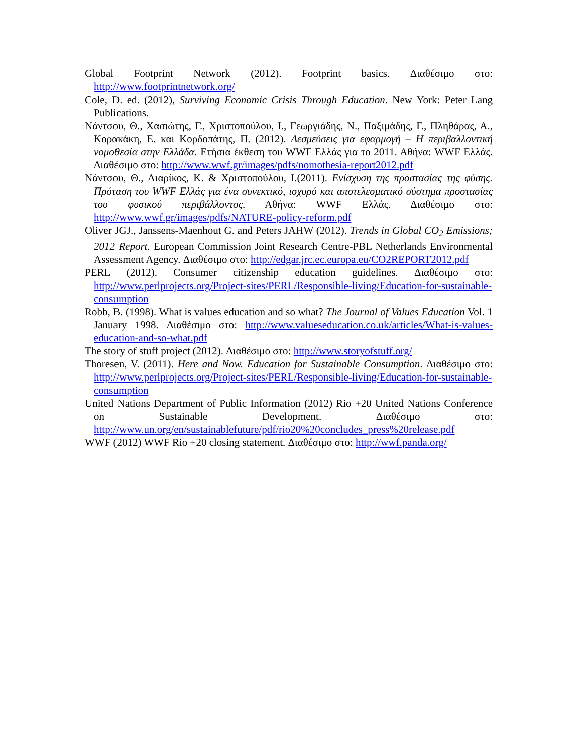Global Footprint Network (2012). Footprint basics. Διαθέσιμο στο: http://www.footprintnetwork.org/
Cole, D. ed. (2012), Surviving Economic Crisis Through Education. New York: Peter Lang Publications.
Νάντσου, Θ., Χασιώτης, Γ., Χριστοπούλου, Ι., Γεωργιάδης, Ν., Παξιμάδης, Γ., Πληθάρας, Α., Κορακάκη, Ε. και Κορδοπάτης, Π. (2012). Δεσμεύσεις για εφαρμογή – Η περιβαλλοντική νομοθεσία στην Ελλάδα. Ετήσια έκθεση του WWF Ελλάς για το 2011. Αθήνα: WWF Ελλάς. Διαθέσιμο στο: http://www.wwf.gr/images/pdfs/nomothesia-report2012.pdf
Νάντσου, Θ., Λιαρίκος, Κ. & Χριστοπούλου, Ι.(2011). Ενίσχυση της προστασίας της φύσης. Πρόταση του WWF Ελλάς για ένα συνεκτικό, ισχυρό και αποτελεσματικό σύστημα προστασίας του φυσικού περιβάλλοντος. Αθήνα: WWF Ελλάς. Διαθέσιμο στο: http://www.wwf.gr/images/pdfs/NATURE-policy-reform.pdf
Oliver JGJ., Janssens-Maenhout G. and Peters JAHW (2012). Trends in Global CO<sub>2</sub> Emissions; 2012 Report. European Commission Joint Research Centre-PBL Netherlands Environmental Assessment Agency. Διαθέσιμο στο: http://edgar.jrc.ec.europa.eu/CO2REPORT2012.pdf
PERL (2012). Consumer citizenship education guidelines. Διαθέσιμο στο: http://www.perlprojects.org/Project-sites/PERL/Responsible-living/Education-for-sustainable-consumption
Robb, B. (1998). What is values education and so what? The Journal of Values Education Vol. 1 January 1998. Διαθέσιμο στο: http://www.valueseducation.co.uk/articles/What-is-values-education-and-so-what.pdf
The story of stuff project (2012). Διαθέσιμο στο: http://www.storyofstuff.org/
Thoresen, V. (2011). Here and Now. Education for Sustainable Consumption. Διαθέσιμο στο: http://www.perlprojects.org/Project-sites/PERL/Responsible-living/Education-for-sustainable-consumption
United Nations Department of Public Information (2012) Rio +20 United Nations Conference on Sustainable Development. Διαθέσιμο στο: http://www.un.org/en/sustainablefuture/pdf/rio20%20concludes_press%20release.pdf
WWF (2012) WWF Rio +20 closing statement. Διαθέσιμο στο: http://wwf.panda.org/